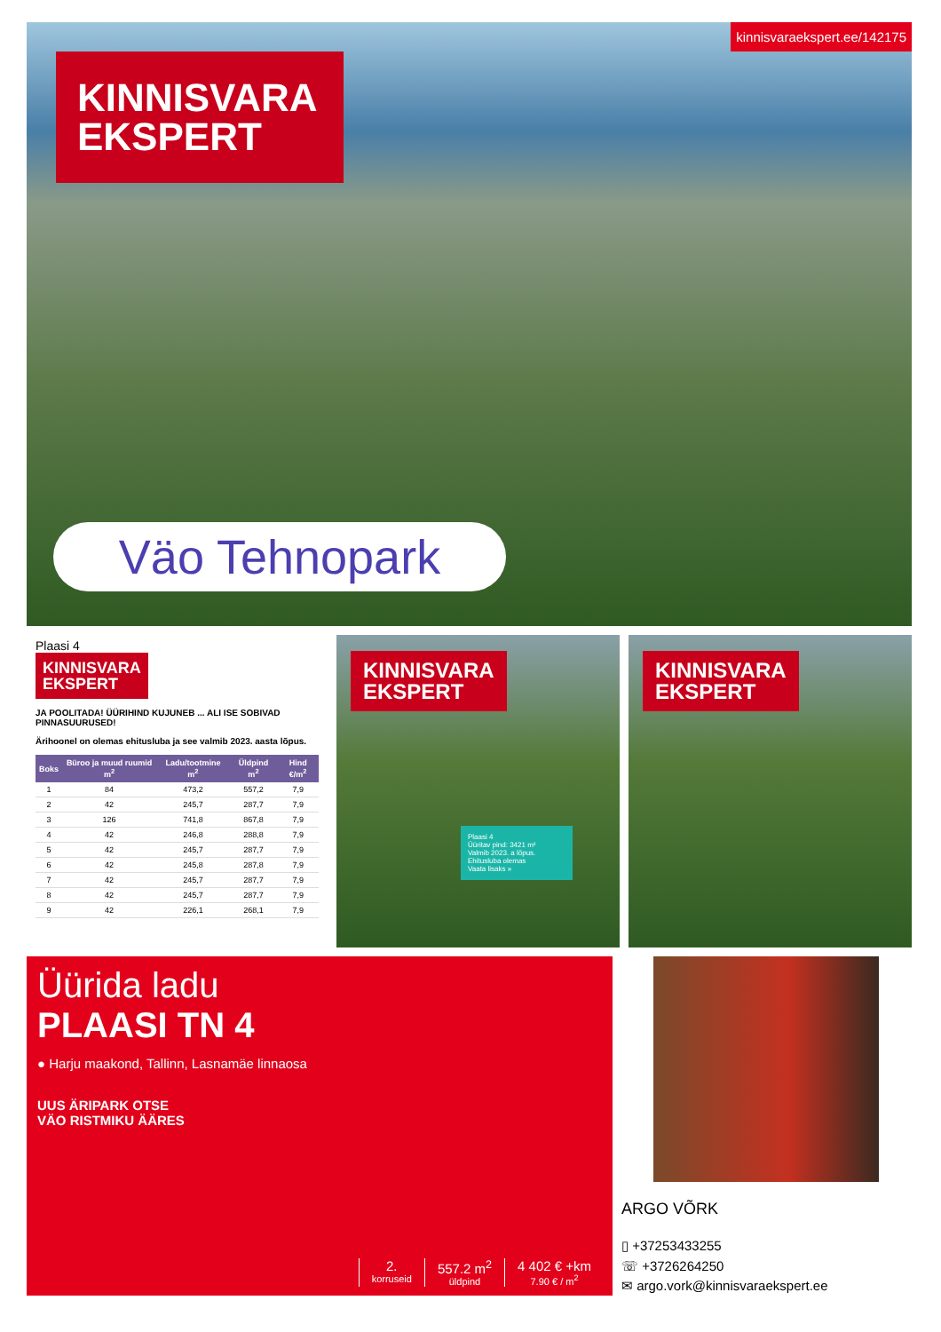kinnisvaraekspert.ee/142175
KINNISVARA
EKSPERT
Väo Tehnopark
Plaasi 4
KINNISVARA
EKSPERT
JA POOLITADA! ÜÜRIHIND KUJUNEB ... ALI ISE SOBIVAD PINNASUURUSED!
Ärihoonel on olemas ehitusluba ja see valmib 2023. aasta lõpus.
| Boks | Büroo ja muud ruumid m<sup>2</sup> | Ladu/tootmine m<sup>2</sup> | Üldpind m<sup>2</sup> | Hind €/m<sup>2</sup> |
| --- | --- | --- | --- | --- |
| 1 | 84 | 473,2 | 557,2 | 7,9 |
| 2 | 42 | 245,7 | 287,7 | 7,9 |
| 3 | 126 | 741,8 | 867,8 | 7,9 |
| 4 | 42 | 246,8 | 288,8 | 7,9 |
| 5 | 42 | 245,7 | 287,7 | 7,9 |
| 6 | 42 | 245,8 | 287,8 | 7,9 |
| 7 | 42 | 245,7 | 287,7 | 7,9 |
| 8 | 42 | 245,7 | 287,7 | 7,9 |
| 9 | 42 | 226,1 | 268,1 | 7,9 |
KINNISVARA
EKSPERT
Plaasi 4
Üüritav pind: 3421 m²
Valmib 2023. a lõpus.
Ehitusluba olemas
Vaata lisaks »
KINNISVARA
EKSPERT
Üürida ladu
PLAASI TN 4
● Harju maakond, Tallinn, Lasnamäe linnaosa
UUS ÄRIPARK OTSE
VÄO RISTMIKU ÄÄRES
2.
korruseid
557.2 m<sup>2</sup>
üldpind
4 402 € +km
7.90 € / m<sup>2</sup>
ARGO VÕRK
▯ +37253433255
☏ +3726264250
✉ argo.vork@kinnisvaraekspert.ee